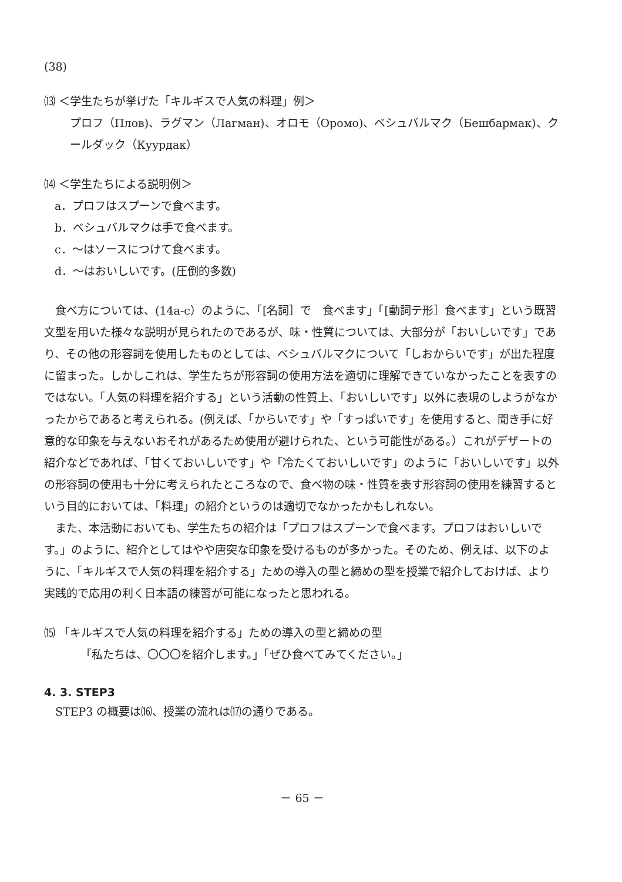(38)
⒀ ＜学生たちが挙げた「キルギスで人気の料理」例＞
プロフ（Плов)、ラグマン（Лагман)、オロモ（Оромо)、ベシュバルマク（Бешбармак)、クールダック（Куурдак）
⒁ ＜学生たちによる説明例＞
a．プロフはスプーンで食べます。
b．ベシュバルマクは手で食べます。
c．～はソースにつけて食べます。
d．～はおいしいです。(圧倒的多数)
食べ方については、(14a-c）のように、「[名詞］で　食べます」「[動詞テ形］食べます」という既習文型を用いた様々な説明が見られたのであるが、味・性質については、大部分が「おいしいです」であり、その他の形容詞を使用したものとしては、ベシュバルマクについて「しおからいです」が出た程度に留まった。しかしこれは、学生たちが形容詞の使用方法を適切に理解できていなかったことを表すのではない。「人気の料理を紹介する」という活動の性質上、「おいしいです」以外に表現のしようがなかったからであると考えられる。(例えば、「からいです」や「すっぱいです」を使用すると、聞き手に好意的な印象を与えないおそれがあるため使用が避けられた、という可能性がある。）これがデザートの紹介などであれば、「甘くておいしいです」や「冷たくておいしいです」のように「おいしいです」以外の形容詞の使用も十分に考えられたところなので、食べ物の味・性質を表す形容詞の使用を練習するという目的においては、「料理」の紹介というのは適切でなかったかもしれない。
また、本活動においても、学生たちの紹介は「プロフはスプーンで食べます。プロフはおいしいです。」のように、紹介としてはやや唐突な印象を受けるものが多かった。そのため、例えば、以下のように、「キルギスで人気の料理を紹介する」ための導入の型と締めの型を授業で紹介しておけば、より実践的で応用の利く日本語の練習が可能になったと思われる。
⒂ 「キルギスで人気の料理を紹介する」ための導入の型と締めの型
「私たちは、〇〇〇を紹介します。」「ぜひ食べてみてください。」
4. 3. STEP3
STEP3 の概要は⒃、授業の流れは⒄の通りである。
－ 65 －